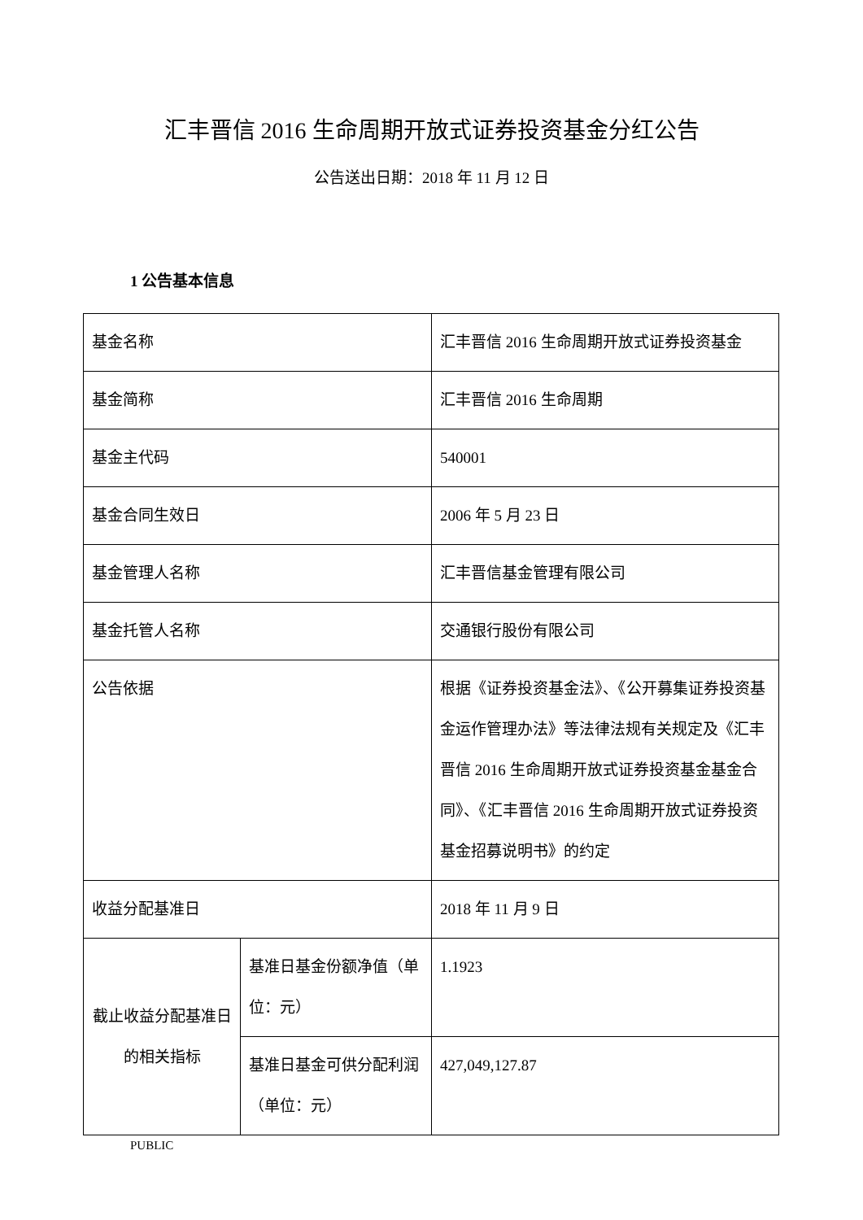汇丰晋信 2016 生命周期开放式证券投资基金分红公告
公告送出日期：2018 年 11 月 12 日
1 公告基本信息
| 基金名称 | | 汇丰晋信 2016 生命周期开放式证券投资基金 |
| 基金简称 | | 汇丰晋信 2016 生命周期 |
| 基金主代码 | | 540001 |
| 基金合同生效日 | | 2006 年 5 月 23 日 |
| 基金管理人名称 | | 汇丰晋信基金管理有限公司 |
| 基金托管人名称 | | 交通银行股份有限公司 |
| 公告依据 | | 根据《证券投资基金法》、《公开募集证券投资基金运作管理办法》等法律法规有关规定及《汇丰晋信 2016 生命周期开放式证券投资基金基金合同》、《汇丰晋信 2016 生命周期开放式证券投资基金招募说明书》的约定 |
| 收益分配基准日 | | 2018 年 11 月 9 日 |
| 截止收益分配基准日的相关指标 | 基准日基金份额净值（单位：元） | 1.1923 |
| | 基准日基金可供分配利润（单位：元） | 427,049,127.87 |
PUBLIC